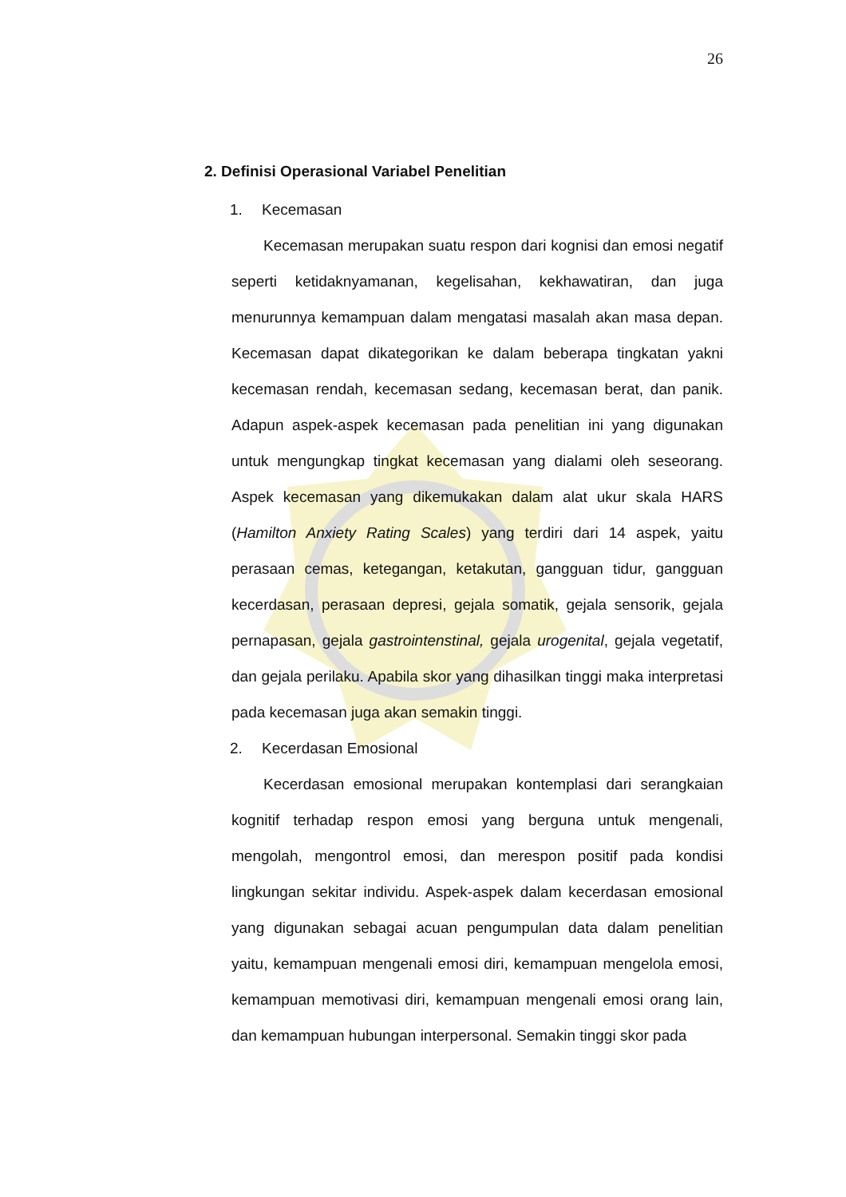26
2. Definisi Operasional Variabel Penelitian
1. Kecemasan
Kecemasan merupakan suatu respon dari kognisi dan emosi negatif seperti ketidaknyamanan, kegelisahan, kekhawatiran, dan juga menurunnya kemampuan dalam mengatasi masalah akan masa depan. Kecemasan dapat dikategorikan ke dalam beberapa tingkatan yakni kecemasan rendah, kecemasan sedang, kecemasan berat, dan panik. Adapun aspek-aspek kecemasan pada penelitian ini yang digunakan untuk mengungkap tingkat kecemasan yang dialami oleh seseorang. Aspek kecemasan yang dikemukakan dalam alat ukur skala HARS (Hamilton Anxiety Rating Scales) yang terdiri dari 14 aspek, yaitu perasaan cemas, ketegangan, ketakutan, gangguan tidur, gangguan kecerdasan, perasaan depresi, gejala somatik, gejala sensorik, gejala pernapasan, gejala gastrointenstinal, gejala urogenital, gejala vegetatif, dan gejala perilaku. Apabila skor yang dihasilkan tinggi maka interpretasi pada kecemasan juga akan semakin tinggi.
2. Kecerdasan Emosional
Kecerdasan emosional merupakan kontemplasi dari serangkaian kognitif terhadap respon emosi yang berguna untuk mengenali, mengolah, mengontrol emosi, dan merespon positif pada kondisi lingkungan sekitar individu. Aspek-aspek dalam kecerdasan emosional yang digunakan sebagai acuan pengumpulan data dalam penelitian yaitu, kemampuan mengenali emosi diri, kemampuan mengelola emosi, kemampuan memotivasi diri, kemampuan mengenali emosi orang lain, dan kemampuan hubungan interpersonal. Semakin tinggi skor pada